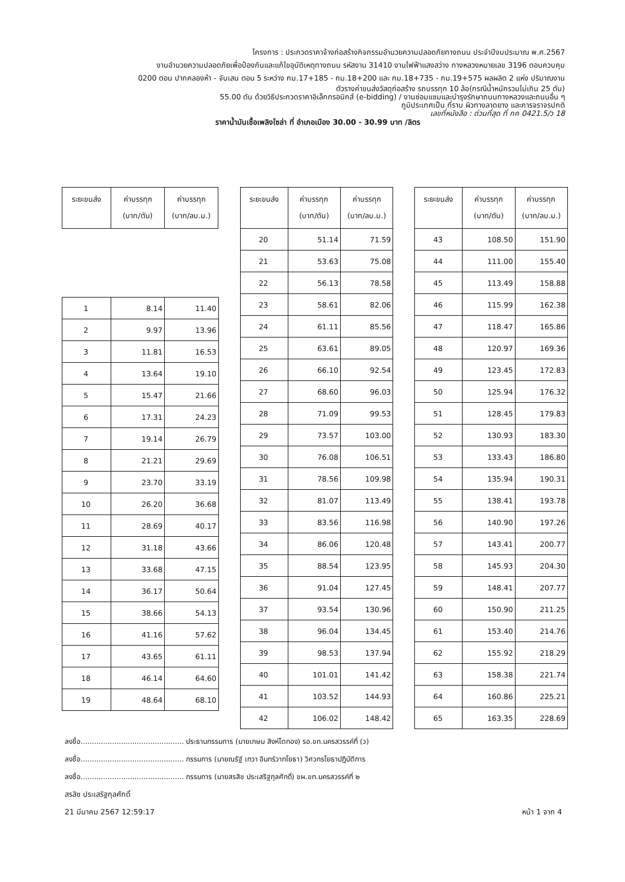โครงการ : ประกวดราคาจ้างก่อสร้างกิจกรรมอำนวยความปลอดภัยทางถนน ประจำปีงบประมาณ พ.ศ.2567
งานอำนวยความปลอดภัยเพื่อป้องกันและแก้ไขอุบัติเหตุทางถนน รหัสงาน 31410 งานไฟฟ้าแสงสว่าง ทางหลวงหมายเลข 3196 ตอนควบคุม
0200 ตอน ปากคลองห้า - จันเสน ตอน 5 ระหว่าง กม.17+185 - กม.18+200 และ กม.18+735 - กม.19+575 ผลผลิต 2 แห่ง ปริมาณงาน
ตัวรางค่าขนส่งวัสดุก่อสร้าง รถบรรทุก 10 ล้อ(กรณีน้ำหนักรวมไม่เกิน 25 ตัน)
55.00 ตัน ด้วยวิธีประกวดราคาอิเล็กทรอนิกส์ (e-bidding) / งานซ่อมแซมและบำรุงรักษาถนนทางหลวงและถนนอื่น ๆ
ภูมิประเทศเป็น ที่ราบ ผิวทางลาดยาง และการจราจรปกติ
เลขที่หนังสือ : ด่วนที่สุด ที่ กค 0421.5/ว 18
ราคาน้ำมันเชื้อเพลิงโซล่า ที่ อำเภอเมือง 30.00 - 30.99 บาท /ลิตร
| ระยะขนส่ง | ค่าบรรทุก (บาท/ตัน) | ค่าบรรทุก (บาท/ลบ.ม.) |
| --- | --- | --- |
| 1 | 8.14 | 11.40 |
| 2 | 9.97 | 13.96 |
| 3 | 11.81 | 16.53 |
| 4 | 13.64 | 19.10 |
| 5 | 15.47 | 21.66 |
| 6 | 17.31 | 24.23 |
| 7 | 19.14 | 26.79 |
| 8 | 21.21 | 29.69 |
| 9 | 23.70 | 33.19 |
| 10 | 26.20 | 36.68 |
| 11 | 28.69 | 40.17 |
| 12 | 31.18 | 43.66 |
| 13 | 33.68 | 47.15 |
| 14 | 36.17 | 50.64 |
| 15 | 38.66 | 54.13 |
| 16 | 41.16 | 57.62 |
| 17 | 43.65 | 61.11 |
| 18 | 46.14 | 64.60 |
| 19 | 48.64 | 68.10 |
| ระยะขนส่ง | ค่าบรรทุก (บาท/ตัน) | ค่าบรรทุก (บาท/ลบ.ม.) |
| --- | --- | --- |
| 20 | 51.14 | 71.59 |
| 21 | 53.63 | 75.08 |
| 22 | 56.13 | 78.58 |
| 23 | 58.61 | 82.06 |
| 24 | 61.11 | 85.56 |
| 25 | 63.61 | 89.05 |
| 26 | 66.10 | 92.54 |
| 27 | 68.60 | 96.03 |
| 28 | 71.09 | 99.53 |
| 29 | 73.57 | 103.00 |
| 30 | 76.08 | 106.51 |
| 31 | 78.56 | 109.98 |
| 32 | 81.07 | 113.49 |
| 33 | 83.56 | 116.98 |
| 34 | 86.06 | 120.48 |
| 35 | 88.54 | 123.95 |
| 36 | 91.04 | 127.45 |
| 37 | 93.54 | 130.96 |
| 38 | 96.04 | 134.45 |
| 39 | 98.53 | 137.94 |
| 40 | 101.01 | 141.42 |
| 41 | 103.52 | 144.93 |
| 42 | 106.02 | 148.42 |
| ระยะขนส่ง | ค่าบรรทุก (บาท/ตัน) | ค่าบรรทุก (บาท/ลบ.ม.) |
| --- | --- | --- |
| 43 | 108.50 | 151.90 |
| 44 | 111.00 | 155.40 |
| 45 | 113.49 | 158.88 |
| 46 | 115.99 | 162.38 |
| 47 | 118.47 | 165.86 |
| 48 | 120.97 | 169.36 |
| 49 | 123.45 | 172.83 |
| 50 | 125.94 | 176.32 |
| 51 | 128.45 | 179.83 |
| 52 | 130.93 | 183.30 |
| 53 | 133.43 | 186.80 |
| 54 | 135.94 | 190.31 |
| 55 | 138.41 | 193.78 |
| 56 | 140.90 | 197.26 |
| 57 | 143.41 | 200.77 |
| 58 | 145.93 | 204.30 |
| 59 | 148.41 | 207.77 |
| 60 | 150.90 | 211.25 |
| 61 | 153.40 | 214.76 |
| 62 | 155.92 | 218.29 |
| 63 | 158.38 | 221.74 |
| 64 | 160.86 | 225.21 |
| 65 | 163.35 | 228.69 |
ลงชื่อ.............................................. ประธานกรรมการ (นายเกษม สิงห์โตทอง) รอ.ขท.นครสวรรค์ที่ (ว)
ลงชื่อ.............................................. กรรมการ (นายณรัฐ์ เทวา อินทร์วาทโยธา) วิศวกรโยธาปฏิบัติการ
ลงชื่อ.............................................. กรรมการ (นายสรสิช ประเสริฐกุลศักดิ์) ชผ.ขท.นครสวรรค์ที่ ๒
สรสิช ประเสริฐกุลศักดิ์
21 มีนาคม 2567 12:59:17 หน้า 1 จาก 4